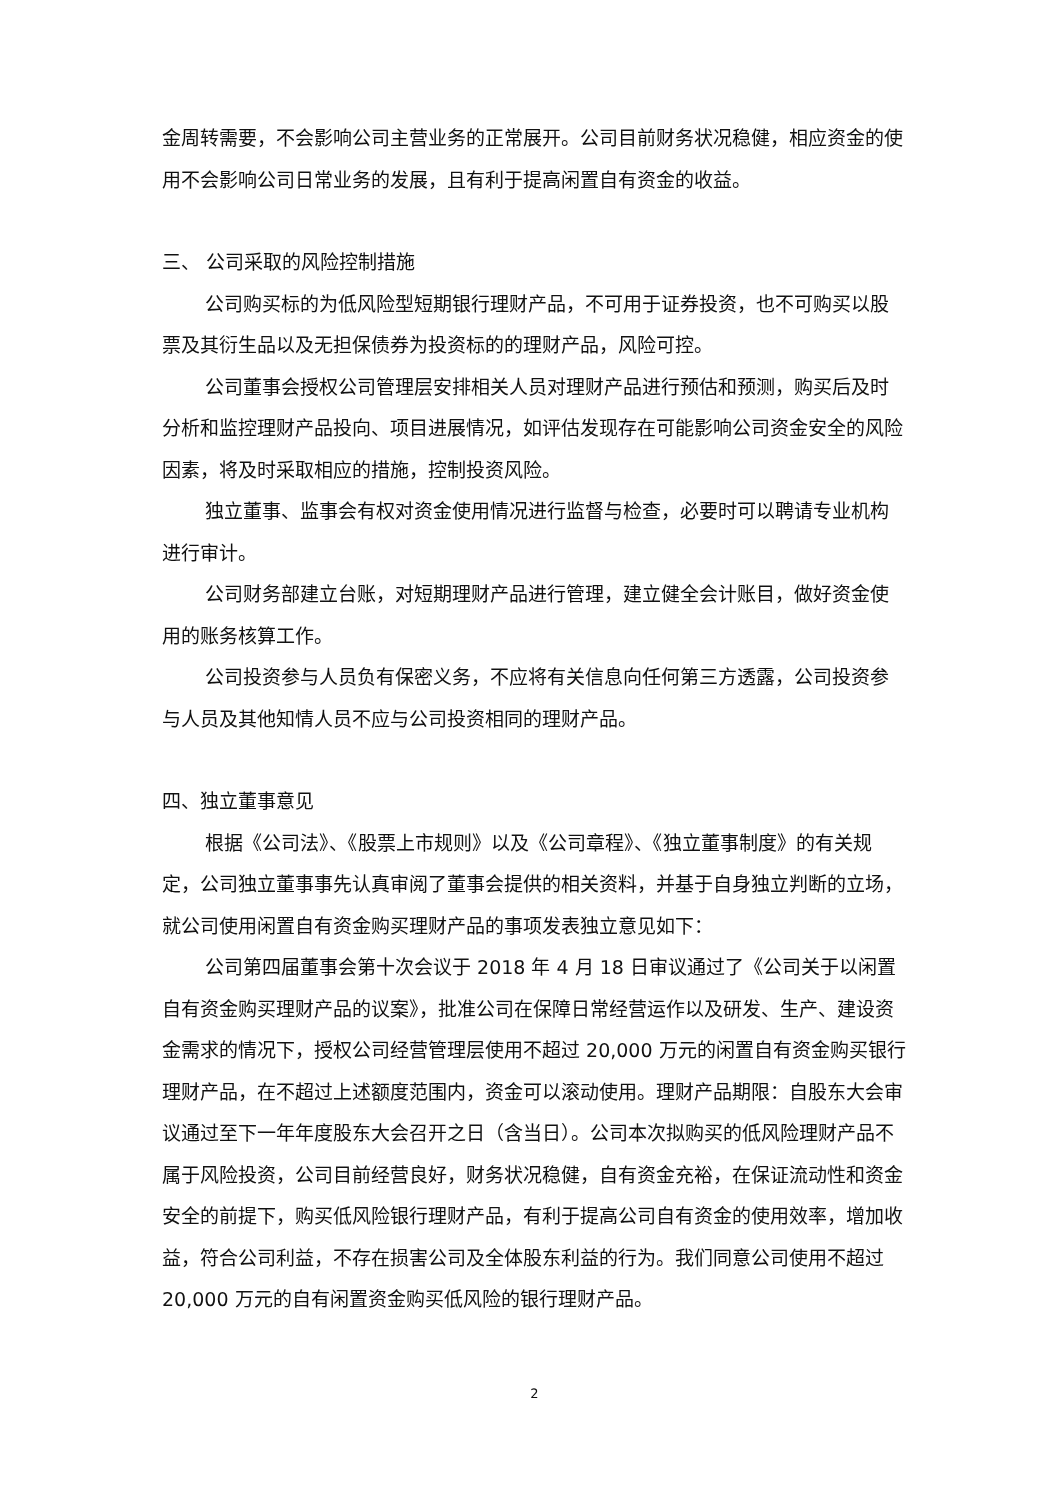金周转需要，不会影响公司主营业务的正常展开。公司目前财务状况稳健，相应资金的使用不会影响公司日常业务的发展，且有利于提高闲置自有资金的收益。
三、 公司采取的风险控制措施
公司购买标的为低风险型短期银行理财产品，不可用于证券投资，也不可购买以股票及其衍生品以及无担保债券为投资标的的理财产品，风险可控。
公司董事会授权公司管理层安排相关人员对理财产品进行预估和预测，购买后及时分析和监控理财产品投向、项目进展情况，如评估发现存在可能影响公司资金安全的风险因素，将及时采取相应的措施，控制投资风险。
独立董事、监事会有权对资金使用情况进行监督与检查，必要时可以聘请专业机构进行审计。
公司财务部建立台账，对短期理财产品进行管理，建立健全会计账目，做好资金使用的账务核算工作。
公司投资参与人员负有保密义务，不应将有关信息向任何第三方透露，公司投资参与人员及其他知情人员不应与公司投资相同的理财产品。
四、独立董事意见
根据《公司法》、《股票上市规则》以及《公司章程》、《独立董事制度》的有关规定，公司独立董事事先认真审阅了董事会提供的相关资料，并基于自身独立判断的立场，就公司使用闲置自有资金购买理财产品的事项发表独立意见如下：
公司第四届董事会第十次会议于 2018 年 4 月 18 日审议通过了《公司关于以闲置自有资金购买理财产品的议案》，批准公司在保障日常经营运作以及研发、生产、建设资金需求的情况下，授权公司经营管理层使用不超过 20,000 万元的闲置自有资金购买银行理财产品，在不超过上述额度范围内，资金可以滚动使用。理财产品期限：自股东大会审议通过至下一年年度股东大会召开之日（含当日）。公司本次拟购买的低风险理财产品不属于风险投资，公司目前经营良好，财务状况稳健，自有资金充裕，在保证流动性和资金安全的前提下，购买低风险银行理财产品，有利于提高公司自有资金的使用效率，增加收益，符合公司利益，不存在损害公司及全体股东利益的行为。我们同意公司使用不超过 20,000 万元的自有闲置资金购买低风险的银行理财产品。
2